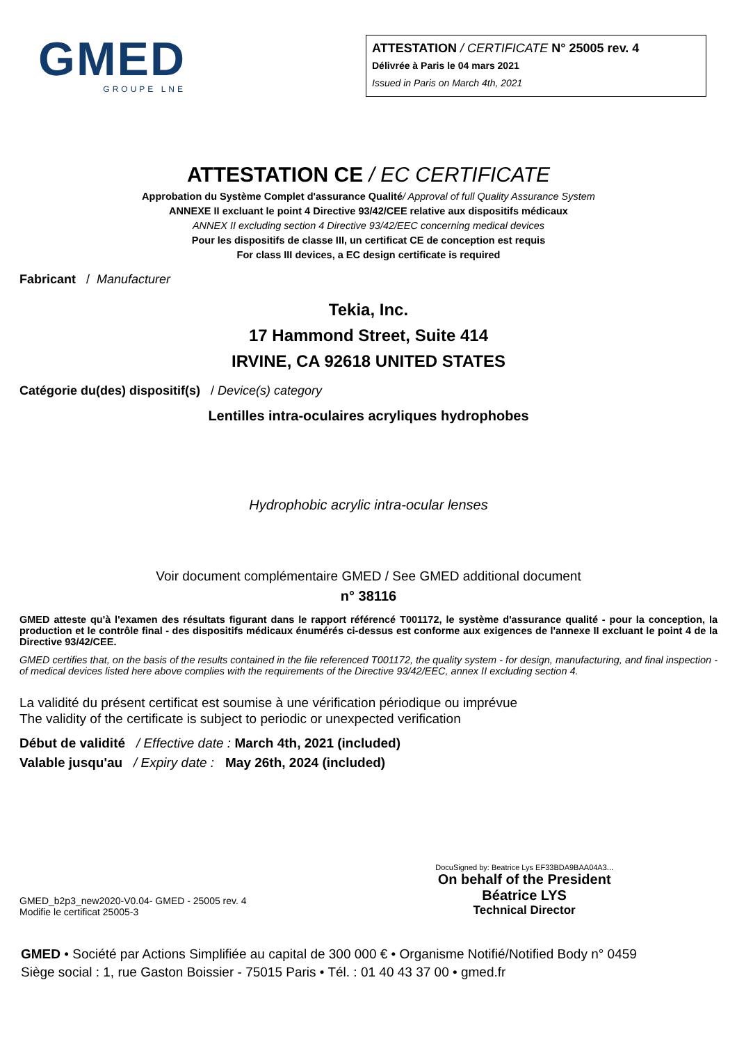GMED
GROUPE LNE
ATTESTATION / CERTIFICATE N° 25005 rev. 4
Délivrée à Paris le 04 mars 2021
Issued in Paris on March 4th, 2021
ATTESTATION CE / EC CERTIFICATE
Approbation du Système Complet d'assurance Qualité/ Approval of full Quality Assurance System
ANNEXE II excluant le point 4 Directive 93/42/CEE relative aux dispositifs médicaux
ANNEX II excluding section 4 Directive 93/42/EEC concerning medical devices
Pour les dispositifs de classe III, un certificat CE de conception est requis
For class III devices, a EC design certificate is required
Fabricant / Manufacturer
Tekia, Inc.
17 Hammond Street, Suite 414
IRVINE, CA 92618 UNITED STATES
Catégorie du(des) dispositif(s) / Device(s) category
Lentilles intra-oculaires acryliques hydrophobes
Hydrophobic acrylic intra-ocular lenses
Voir document complémentaire GMED / See GMED additional document
n° 38116
GMED atteste qu'à l'examen des résultats figurant dans le rapport référencé T001172, le système d'assurance qualité - pour la conception, la production et le contrôle final - des dispositifs médicaux énumérés ci-dessus est conforme aux exigences de l'annexe II excluant le point 4 de la Directive 93/42/CEE.
GMED certifies that, on the basis of the results contained in the file referenced T001172, the quality system - for design, manufacturing, and final inspection - of medical devices listed here above complies with the requirements of the Directive 93/42/EEC, annex II excluding section 4.
La validité du présent certificat est soumise à une vérification périodique ou imprévue
The validity of the certificate is subject to periodic or unexpected verification
Début de validité / Effective date : March 4th, 2021 (included)
Valable jusqu'au / Expiry date : May 26th, 2024 (included)
GMED_b2p3_new2020-V0.04- GMED - 25005 rev. 4
Modifie le certificat 25005-3
DocuSigned by: Beatrice Lys EF33BDA9BAA04A3...
On behalf of the President
Béatrice LYS
Technical Director
GMED • Société par Actions Simplifiée au capital de 300 000 € • Organisme Notifié/Notified Body n° 0459
Siège social : 1, rue Gaston Boissier - 75015 Paris • Tél. : 01 40 43 37 00 • gmed.fr